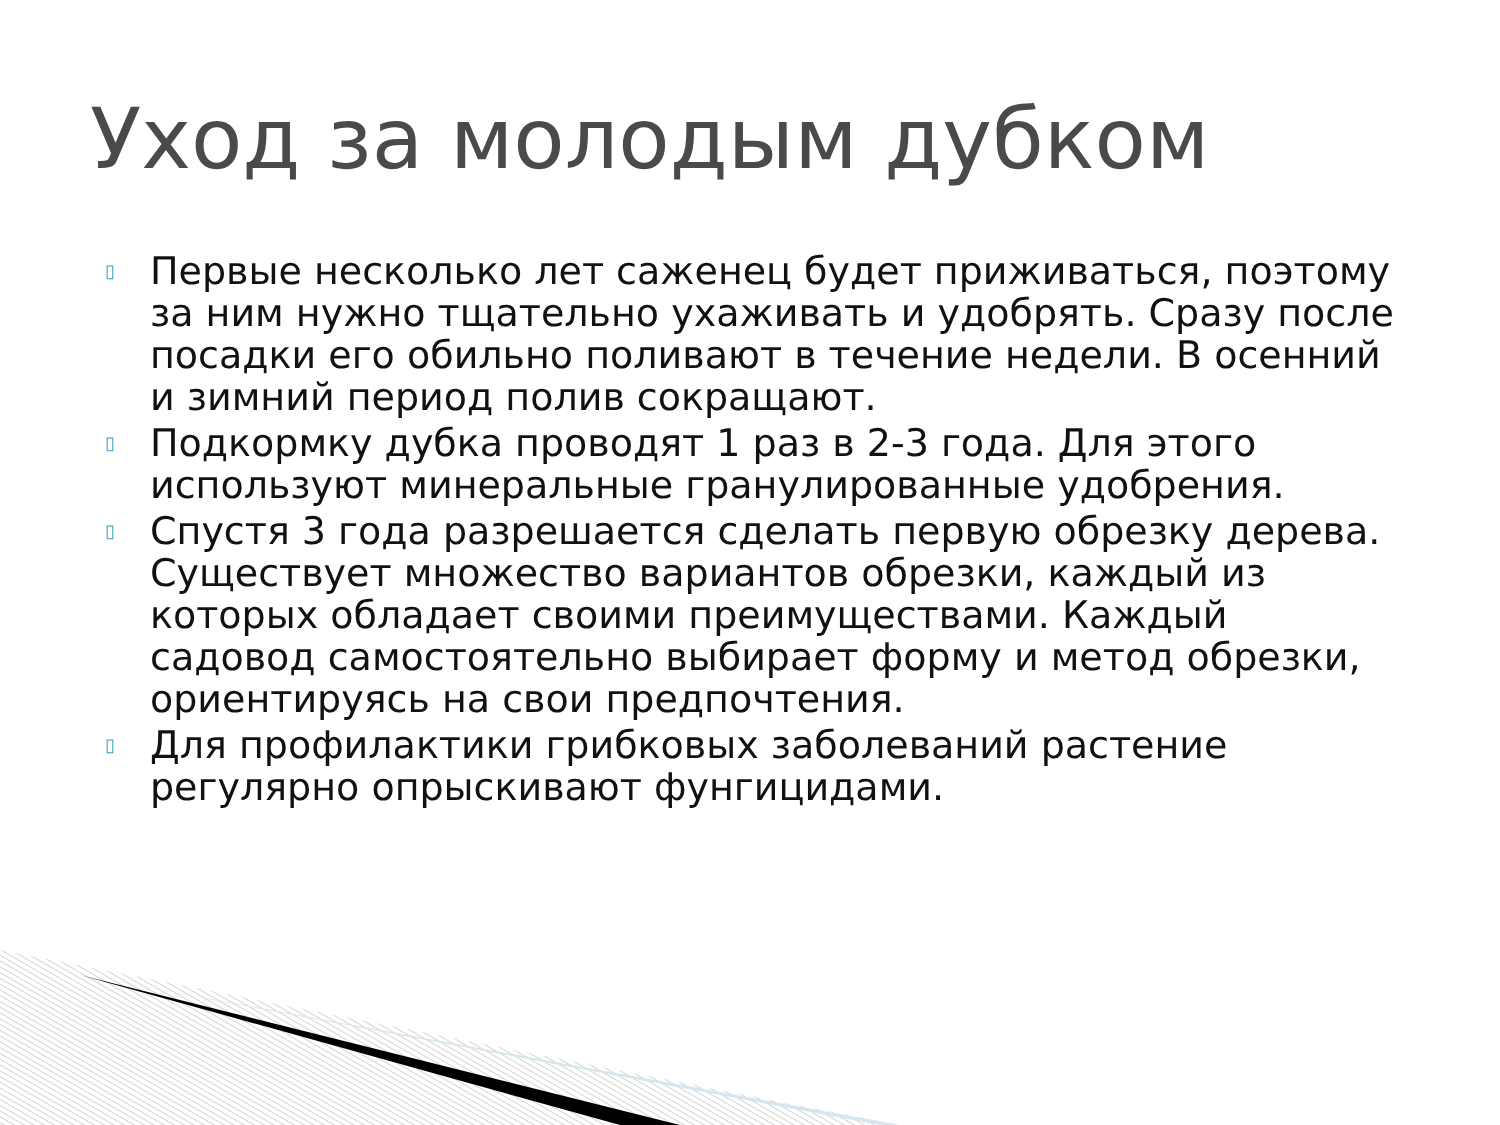Уход за молодым дубком
▯ Первые несколько лет саженец будет приживаться, поэтому за ним нужно тщательно ухаживать и удобрять. Сразу после посадки его обильно поливают в течение недели. В осенний и зимний период полив сокращают.
▯ Подкормку дубка проводят 1 раз в 2-3 года. Для этого используют минеральные гранулированные удобрения.
▯ Спустя 3 года разрешается сделать первую обрезку дерева. Существует множество вариантов обрезки, каждый из которых обладает своими преимуществами. Каждый садовод самостоятельно выбирает форму и метод обрезки, ориентируясь на свои предпочтения.
▯ Для профилактики грибковых заболеваний растение регулярно опрыскивают фунгицидами.